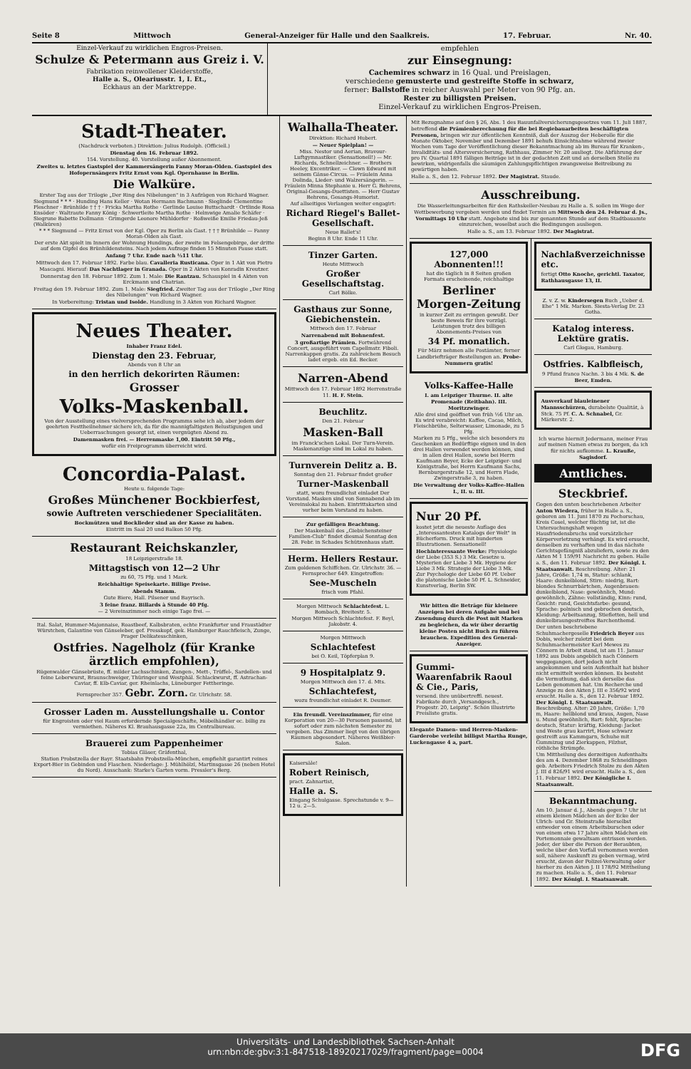Seite 8 Mittwoch General-Anzeiger für Halle und den Saalkreis. 17. Februar. Nr. 40.
Einzel-Verkauf zu wirklichen Engros-Preisen.
Schulze & Petermann aus Greiz i. V.
Fabrikation reinwollener Kleiderstoffe,
Halle a. S., Oleariusstr. 1, I. Et.,
Eckhaus an der Marktreppe.
empfehlen
zur Einsegnung:
Cachemires schwarz in 16 Qual. und Preislagen,
verschiedene gemusterte und gestreifte Stoffe in schwarz,
ferner: Ballstoffe in reicher Auswahl per Meter von 90 Pfg. an.
Rester zu billigsten Preisen.
Einzel-Verkauf zu wirklichen Engros-Preisen.
Stadt-Theater.
(Nachdruck verboten.) Direktion: Julius Rudolph. (Officiell.)
Dienstag den 16. Februar 1892.
154. Vorstellung. 40. Vorstellung außer Abonnement.
Zweites u. letztes Gastspiel der Kammersängerin Fanny Moran-Olden. Gastspiel des Hofopernsängers Fritz Ernst vom Kgl. Opernhause in Berlin.
Die Walküre.
Erster Tag aus der Trilogie „Der Ring des Nibelungen" in 3 Aufzügen von Richard Wagner.
Siegmund * * * · Hunding Hans Keller · Wotan Hermann Bachmann · Sieglinde Clementine Pleschner · Brünhilde † † † · Fricka Martha Rothe · Gerlinde Louise Buttschardt · Ortlinde Rosa Ensöder · Waltraute Fanny König · Schwertleite Martha Rothe · Helmwige Amalie Schäfer · Siegrune Babette Dollmann · Grimgerde Leonore Mühldorfer · Roßweiße Emilie Friedau-Jeß (Walküren)
* * * Siegmund — Fritz Ernst von der Kgl. Oper zu Berlin als Gast. † † † Brünhilde — Fanny Moran-Olden als Gast.
Der erste Akt spielt im Innern der Wohnung Hundings, der zweite im Felsengebirge, der dritte auf dem Gipfel des Brünhildensteins. Nach jedem Aufzuge finden 15 Minuten Pause statt.
Anfang 7 Uhr. Ende nach ½11 Uhr.
Mittwoch den 17. Februar 1892. Farbe blau. Cavalleria Rusticana. Oper in 1 Akt von Pietro Mascagni. Hierauf: Das Nachtlager in Granada. Oper in 2 Akten von Konradin Kreutzer.
Donnerstag den 18. Februar 1892. Zum 1. Male: Die Rantzau. Schauspiel in 4 Akten von Erckmann und Chatrian.
Freitag den 19. Februar 1892. Zum 1. Male: Siegfried. Zweiter Tag aus der Trilogie „Der Ring des Nibelungen" von Richard Wagner.
In Vorbereitung: Tristan und Isolde. Handlung in 3 Akten von Richard Wagner.
Neues Theater.
Inhaber Franz Edel.
Dienstag den 23. Februar,
Abends von 8 Uhr an
in den herrlich dekorirten Räumen:
Grosser
Volks-Maskenball.
Von der Ausstellung eines vielversprechenden Programms sehe ich ab, aber jedem der geehrten Festtheilnehmer sichere ich, da für die mannigfaltigsten Belustigungen und Ueberraschungen gesorgt ist, einen vergnügten Abend zu.
Damenmasken frei. — Herrenmaske 1,00. Eintritt 50 Pfg.,
wofür ein Freiprogramm überreicht wird.
Concordia-Palast.
Heute u. folgende Tage:
Großes Münchener Bockbierfest,
sowie Auftreten verschiedener Specialitäten.
Bockmützen und Bocklieder sind an der Kasse zu haben.
Eintritt im Saal 20 und Balkon 50 Pfg.
Restaurant Reichskanzler,
18 Leipzigerstraße 18.
Mittagstisch von 12—2 Uhr
zu 60, 75 Pfg. und 1 Mark.
Reichhaltige Speisekarte. Billige Preise.
Abends Stamm.
Gute Biere, Hall. Pilsener und Bayrisch.
3 feine franz. Billards à Stunde 40 Pfg.
— 2 Vereinszimmer noch einige Tage frei. —
Ital. Salat, Hummer-Majonnaise, Roastbeef, Kalbsbraten, echte Frankfurter und Fraustädter Würstchen, Galantine von Gänseleber, gef. Presskopf, gek. Hamburger Rauchfleisch, Zunge, Prager Delikatesschinken,
Ostfries. Nagelholz (für Kranke ärztlich empfohlen),
Rügenwalder Gänsebrüste, ff. milder Lachsschinken, Zungen-, Mett-, Trüffel-, Sardellen- und feine Leberwurst, Braunschweiger, Thüringer und Westphäl. Schlackwurst, ff. Astrachan-Caviar, ff. Elb-Caviar, ger. Rheinlachs, Lüneburger Fettheringe.
Fernsprecher 357. Gebr. Zorn. Gr. Ulrichstr. 58.
Grosser Laden m. Ausstellungshalle u. Contor
für Engroisten oder viel Raum erfordernde Specialgeschäfte, Möbelhändler ec. billig zu vermiethen. Näheres Kl. Brauhausgasse 22a, im Centralbureau.
Brauerei zum Pappenheimer
Tobias Gläser, Gräfenthal,
Station Probstzella der Bayr. Staatsbahn Probstzella-München, empfiehlt garantirt reines Export-Bier in Gebinden und Flaschen. Niederlage: J. Mühlhölzl, Martinsgasse 26 (neben Hotel du Nord). Ausschank: Starke's Garten vorm. Pressler's Berg.
Walhalla-Theater.
Direktion: Richard Hubert.
— Neuer Spielplan! —
Miss. Nestor und Aerian, Bravour-Luftgymnastiker. (Sensationell!) — Mr. Richards, Schnellzeichner. — Brothers Heeley, Excentriker. — Clown Edward mit seinem Gänse-Circus. — Fräulein Anna Dolinda, Lieder- und Walzersängerin. — Fräulein Minna Stephanie u. Herr G. Behrens, Original-Gesangs-Duettisten. — Herr Gustav Behrens, Gesangs-Humorist.
Auf allseitiges Verlangen weiter engagirt:
Richard Riegel's Ballet-Gesellschaft.
Neue Ballet's!
Beginn 8 Uhr. Ende 11 Uhr.
Tinzer Garten.
Heute Mittwoch
Großer Gesellschaftstag.
Carl Bölke.
Gasthaus zur Sonne, Giebichenstein.
Mittwoch den 17. Februar
Narrenabend mit Bohnenfest.
3 großartige Prämien. Fortwährend Concert, ausgeführt vom Capellmstr. Fiboli. Narrenkappen gratis. Zu zahlreichem Besuch ladet ergeb. ein Ed. Becker.
Narren-Abend
Mittwoch den 17. Februar 1892 Herrenstraße 11. H. F. Stein.
Beuchlitz.
Den 21. Februar
Masken-Ball
im Franck'schen Lokal. Der Turn-Verein. Maskenanzüge sind im Lokal zu haben.
Turnverein Delitz a. B.
Sonntag den 21. Februar findet großer
Turner-Maskenball
statt, wozu freundlichst einladet Der Vorstand. Masken sind von Sonnabend ab im Vereinslokal zu haben. Eintrittskarten sind vorher beim Vorstand zu haben.
Zur gefälligen Beachtung.
Der Maskenball des „Giebichensteiner Familien-Club" findet diesmal Sonntag den 28. Febr. in Schades Schützenhaus statt.
Herm. Hellers Restaur.
Zum goldenen Schiffchen. Gr. Ulrichstr. 36. — Fernsprecher 649. Eingetroffen:
See-Muscheln
frisch vom Pfahl.
Morgen Mittwoch Schlachtefest. L. Bombach, Breitestr. 5.
Morgen Mittwoch Schlachtefest. F. Beyl, Jakobstr. 4.
Morgen Mittwoch
Schlachtefest
bei O. Keil, Töpferplan 9.
9 Hospitalplatz 9.
Morgen Mittwoch den 17. d. Mts.
Schlachtefest,
wozu freundlichst einladet R. Deumer.
Ein freundl. Vereinszimmer, für eine Korporation von 20—30 Personen passend, ist sofort oder zum nächsten Semester zu vergeben. Das Zimmer liegt von den übrigen Räumen abgesondert. Näheres Weißbier-Salon.
Kaisersäle!
Robert Reinisch,
pract. Zahnartist,
Halle a. S.
Eingang Schulgasse. Sprechstunde v. 9—12 u. 2—5.
Mit Bezugnahme auf den § 26, Abs. 1 des Bauunfallversicherungsgesetzes vom 11. Juli 1887, betreffend die Prämienberechnung für die bei Regiebauarbeiten beschäftigten Personen, bringen wir zur öffentlichen Kenntniß, daß der Auszug der Heberolle für die Monate Oktober, November und Dezember 1891 behufs Einsichtnahme während zweier Wochen vom Tage der Veröffentlichung dieser Bekanntmachung ab im Bureau für Kranken-, Invaliditäts- und Altersversicherung, Rathhaus, Zimmer Nr. 20 ausliegt. Die Abführung der pro IV. Quartal 1891 fälligen Beiträge ist in der gedachten Zeit und an derselben Stelle zu bewirken, widrigenfalls die säumigen Zahlungspflichtigen zwangsweise Beitreibung zu gewärtigen haben.
Halle a. S., den 12. Februar 1892. Der Magistrat. Staude.
Ausschreibung.
Die Wasserleitungsarbeiten für den Rathskeller-Neubau zu Halle a. S. sollen im Wege der Wettbewerbung vergeben werden und findet Termin am Mittwoch den 24. Februar d. Js., Vormittags 10 Uhr statt. Angebote sind bis zur genannten Stunde auf dem Stadtbauamte einzureichen, woselbst auch die Bedingungen ausliegen.
Halle a. S., am 13. Februar 1892. Der Magistrat.
127,000 Abonnenten!!!
hat die täglich in 8 Seiten großen Formats erscheinende, reichhaltige
Berliner Morgen-Zeitung
in kurzer Zeit zu erringen gewußt. Der beste Beweis für ihre vorzügl. Leistungen trotz des billigen Abonnements-Preises von
34 Pf. monatlich.
Für März nehmen alle Postämter, ferner Landbriefträger Bestellungen an. Probe-Nummern gratis!
Volks-Kaffee-Halle
I. am Leipziger Thurme. II. alte Promenade (Reitbahn). III. Moritzzwinger.
Alle drei sind geöffnet von früh ½6 Uhr an. Es wird verabreicht: Kaffee, Cacao, Milch, Fleischbrühe, Selterwasser, Limonade, zu 5 Pfg.
Marken zu 5 Pfg., welche sich besonders zu Geschenken an Bedürftige eignen und in den drei Hallen verwendet werden können, sind in allen drei Hallen, sowie bei Herrn Kaufmann Beyer, Ecke der Leipziger- und Königstraße, bei Herrn Kaufmann Sachs, Bernburgerstraße 12, und Herrn Flade, Zwingerstraße 3, zu haben.
Die Verwaltung der Volks-Kaffee-Hallen I., II. u. III.
Nur 20 Pf.
kostet jetzt die neueste Auflage des „Interessantesten Katalogs der Welt" in Bücherform. Druck mit hunderten Illustrationen. Sensationell!
Hochinteressante Werke: Physiologie der Liebe (353 S.) 3 Mk. Gesetze u. Mysterien der Liebe 3 Mk. Hygiene der Liebe 3 Mk. Strategie der Liebe 3 Mk. Zur Psychologie der Liebe 60 Pf. Ueber die platonische Liebe 50 Pf. L. Schneider, Kunstverlag, Berlin SW.
Wir bitten die Beträge für kleinere Anzeigen bei deren Aufgabe und bei Zusendung durch die Post mit Marken zu begleichen, da wir über derartig kleine Posten nicht Buch zu führen brauchen. Expedition des General-Anzeiger.
Gummi- Waarenfabrik Raoul & Cie., Paris,
versend. ihre unübertreffl. neuest. Fabrikate durch „Versandgesch., Progestr. 20, Leipzig". Schön illustrirte Preisliste gratis.
Elegante Damen- und Herren-Masken-Garderobe verleiht billigst Martha Runge, Luckengasse 4 a, part.
Nachlaßverzeichnisse etc.
fertigt Otto Knoche, gerichtl. Taxator, Rathhausgasse 13, II.
Z. v. Z. w. Kindersegen Buch „Ueber d. Ehe" 1 Mk. Marken. Siesta-Verlag Dr. 23 Gotha.
Katalog interess. Lektüre gratis.
Carl Glogau, Hamburg.
Ostfries. Kalbfleisch,
9 Pfund franco Nachn. 3 bis 4 Mk. S. de Beer, Emden.
Ausverkauf blauleinener Mannsschürzen, durabelste Qualität, à Stck. 75 Pf. C. A. Schnabel, Gr. Märkerstr. 2.
Ich warne hiermit Jedermann, meiner Frau auf meinen Namen etwas zu borgen, da ich für nichts aufkomme. L. Krauße, Sagisdorf.
Amtliches.
Steckbrief.
Gegen den unten beschriebenen Arbeiter Anton Wiedera, früher in Halle a. S., geboren am 11. Juni 1870 zu Pochorschau, Kreis Cosel, welcher flüchtig ist, ist die Untersuchungshaft wegen Hausfriedensbruchs und vorsätzlicher Körperverletzung verhängt. Es wird ersucht, denselben zu verhaften und in das nächste Gerichtsgefängniß abzuliefern, sowie zu den Akten M 1 159/91 Nachricht zu geben. Halle a. S., den 11. Februar 1892. Der Königl. I. Staatsanwalt. Beschreibung. Alter: 21 Jahre, Größe: 1,74 m, Statur: schlank, Haare: dunkelblond, Stirn: niedrig, Bart: blondes Schnurrbärtchen, Augenbrauen: dunkelblond, Nase: gewöhnlich, Mund: gewöhnlich, Zähne: vollständig, Kinn: rund, Gesicht: rund, Gesichtsfarbe: gesund, Sprache: polnisch und gebrochen deutsch, Kleidung: Arbeitsanzug, Stiefletten, hell und dunkelbraungestreiftes Barchenthemd.
Der unten beschriebene Schuhmachergeselle Friedrich Beyer aus Dobis, welcher zuletzt bei dem Schuhmachermeister Karl Mewes zu Cönnern in Arbeit stand, ist am 11. Januar 1892 aus Dobis angeblich nach Cönnern weggegangen, dort jedoch nicht angekommen und sein Aufenthalt hat bisher nicht ermittelt werden können. Es besteht die Vermuthung, daß sich derselbe das Leben genommen hat. Um Recherche und Anzeige zu den Akten J. III e 356/92 wird ersucht. Halle a. S., den 12. Februar 1892. Der Königl. I. Staatsanwalt. Beschreibung. Alter: 20 Jahre, Größe: 1,70 m, Haare: hellblond und kraus, Augen, Nase u. Mund gewöhnlich, Bart: fehlt, Sprache: deutsch, Statur: kräftig, Kleidung: Jacket und Weste grau karrirt, Hose schwarz gestreift aus Kammgarn, Schuhe mit Gummizug und Zierkappen, Filzhut, röthliche Strümpfe.
Um Mittheilung des derzeitigen Aufenthalts des am 4. Dezember 1868 zu Schneidlingen geb. Arbeiters Friedrich Stolze zu den Akten J. III d 826/91 wird ersucht. Halle a. S., den 11. Februar 1892. Der Königliche I. Staatsanwalt.
Bekanntmachung.
Am 10. Januar d. J., Abends gegen 7 Uhr ist einem kleinen Mädchen an der Ecke der Ulrich- und Gr. Steinstraße hierselbst entweder von einem Arbeitsburschen oder von einem etwa 17 Jahre alten Mädchen ein Portemonnaie gewaltsam entrissen worden. Jeder, der über die Person der Beraubten, welche über den Vorfall vernommen werden soll, nähere Auskunft zu geben vermag, wird ersucht, davon der Polizei-Verwaltung oder hierher zu den Akten J. II 178/92 Mittheilung zu machen. Halle a. S., den 11. Februar 1892. Der Königl. I. Staatsanwalt.
Universitäts- und Landesbibliothek Sachsen-Anhalt
urn:nbn:de:gbv:3:1-847518-18920217029/fragment/page=0004
DFG